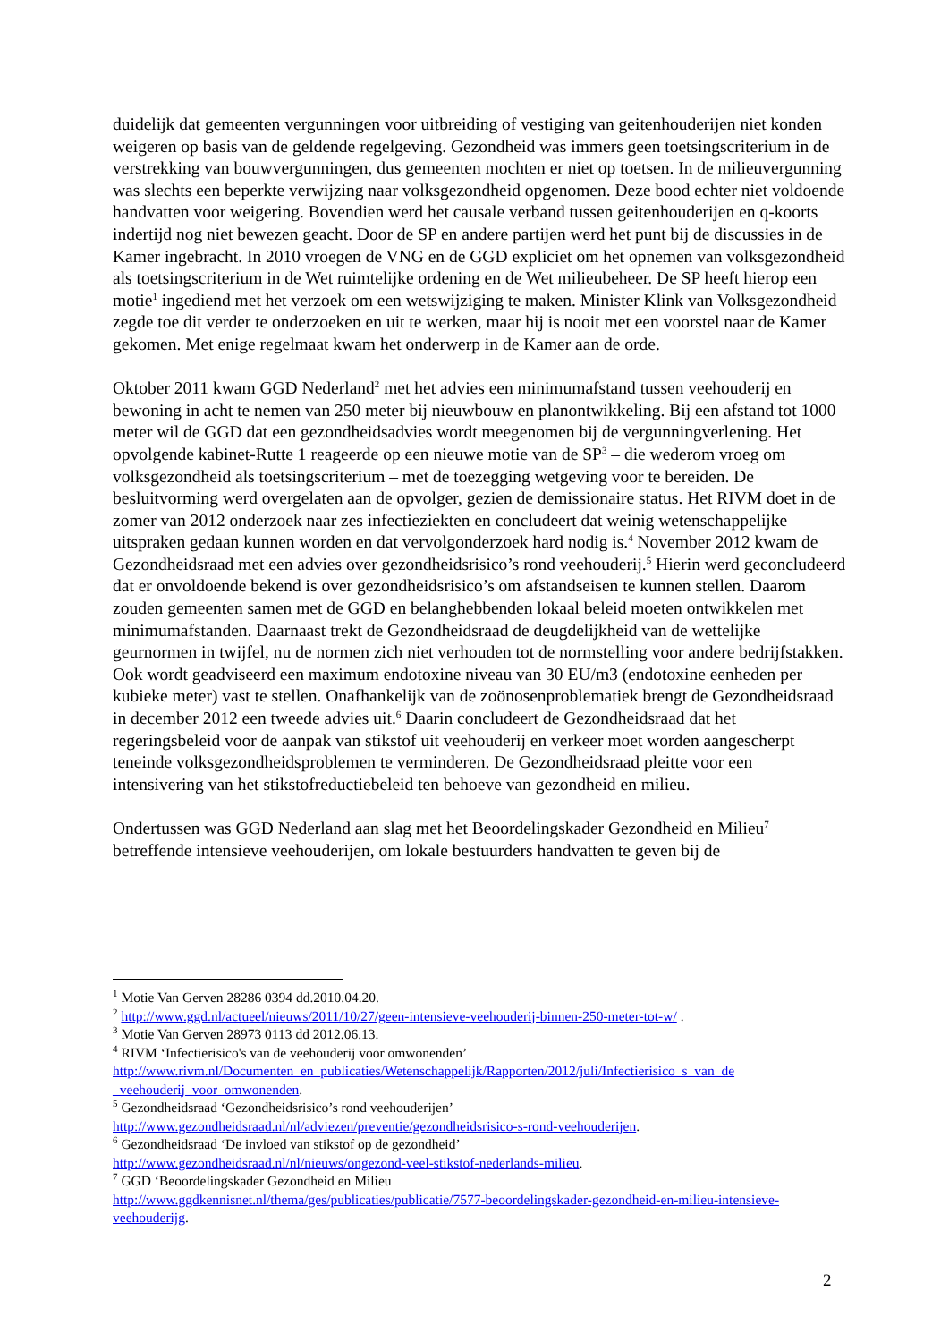duidelijk dat gemeenten vergunningen voor uitbreiding of vestiging van geitenhouderijen niet konden weigeren op basis van de geldende regelgeving. Gezondheid was immers geen toetsingscriterium in de verstrekking van bouwvergunningen, dus gemeenten mochten er niet op toetsen. In de milieuvergunning was slechts een beperkte verwijzing naar volksgezondheid opgenomen. Deze bood echter niet voldoende handvatten voor weigering. Bovendien werd het causale verband tussen geitenhouderijen en q-koorts indertijd nog niet bewezen geacht. Door de SP en andere partijen werd het punt bij de discussies in de Kamer ingebracht. In 2010 vroegen de VNG en de GGD expliciet om het opnemen van volksgezondheid als toetsingscriterium in de Wet ruimtelijke ordening en de Wet milieubeheer. De SP heeft hierop een motie<sup>1</sup> ingediend met het verzoek om een wetswijziging te maken. Minister Klink van Volksgezondheid zegde toe dit verder te onderzoeken en uit te werken, maar hij is nooit met een voorstel naar de Kamer gekomen. Met enige regelmaat kwam het onderwerp in de Kamer aan de orde.
Oktober 2011 kwam GGD Nederland<sup>2</sup> met het advies een minimumafstand tussen veehouderij en bewoning in acht te nemen van 250 meter bij nieuwbouw en planontwikkeling. Bij een afstand tot 1000 meter wil de GGD dat een gezondheidsadvies wordt meegenomen bij de vergunningverlening. Het opvolgende kabinet-Rutte 1 reageerde op een nieuwe motie van de SP<sup>3</sup> – die wederom vroeg om volksgezondheid als toetsingscriterium – met de toezegging wetgeving voor te bereiden. De besluitvorming werd overgelaten aan de opvolger, gezien de demissionaire status. Het RIVM doet in de zomer van 2012 onderzoek naar zes infectieziekten en concludeert dat weinig wetenschappelijke uitspraken gedaan kunnen worden en dat vervolgonderzoek hard nodig is.<sup>4</sup> November 2012 kwam de Gezondheidsraad met een advies over gezondheidsrisico’s rond veehouderij.<sup>5</sup> Hierin werd geconcludeerd dat er onvoldoende bekend is over gezondheidsrisico’s om afstandseisen te kunnen stellen. Daarom zouden gemeenten samen met de GGD en belanghebbenden lokaal beleid moeten ontwikkelen met minimumafstanden. Daarnaast trekt de Gezondheidsraad de deugdelijkheid van de wettelijke geurnormen in twijfel, nu de normen zich niet verhouden tot de normstelling voor andere bedrijfstakken. Ook wordt geadviseerd een maximum endotoxine niveau van 30 EU/m3 (endotoxine eenheden per kubieke meter) vast te stellen. Onafhankelijk van de zoönosenproblematiek brengt de Gezondheidsraad in december 2012 een tweede advies uit.<sup>6</sup> Daarin concludeert de Gezondheidsraad dat het regeringsbeleid voor de aanpak van stikstof uit veehouderij en verkeer moet worden aangescherpt teneinde volksgezondheidsproblemen te verminderen. De Gezondheidsraad pleitte voor een intensivering van het stikstofreductiebeleid ten behoeve van gezondheid en milieu.
Ondertussen was GGD Nederland aan slag met het Beoordelingskader Gezondheid en Milieu<sup>7</sup> betreffende intensieve veehouderijen, om lokale bestuurders handvatten te geven bij de
<sup>1</sup> Motie Van Gerven 28286 0394 dd.2010.04.20.
<sup>2</sup> http://www.ggd.nl/actueel/nieuws/2011/10/27/geen-intensieve-veehouderij-binnen-250-meter-tot-w/ .
<sup>3</sup> Motie Van Gerven 28973 0113 dd 2012.06.13.
<sup>4</sup> RIVM ‘Infectierisico's van de veehouderij voor omwonenden’
http://www.rivm.nl/Documenten_en_publicaties/Wetenschappelijk/Rapporten/2012/juli/Infectierisico_s_van_de _veehouderij_voor_omwonenden.
<sup>5</sup> Gezondheidsraad ‘Gezondheidsrisico’s rond veehouderijen’
http://www.gezondheidsraad.nl/nl/adviezen/preventie/gezondheidsrisico-s-rond-veehouderijen.
<sup>6</sup> Gezondheidsraad ‘De invloed van stikstof op de gezondheid’
http://www.gezondheidsraad.nl/nl/nieuws/ongezond-veel-stikstof-nederlands-milieu.
<sup>7</sup> GGD ‘Beoordelingskader Gezondheid en Milieu
http://www.ggdkennisnet.nl/thema/ges/publicaties/publicatie/7577-beoordelingskader-gezondheid-en-milieu-intensieve-veehouderijg.
2